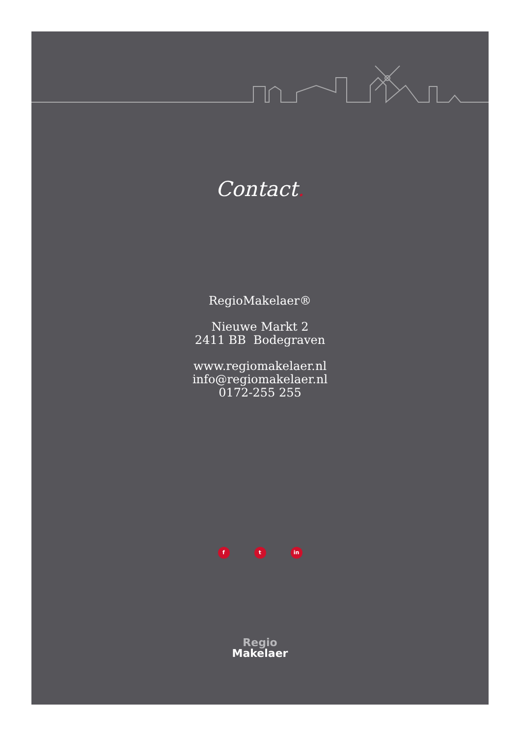Contact.
RegioMakelaer®
Nieuwe Markt 2
2411 BB Bodegraven
www.regiomakelaer.nl
info@regiomakelaer.nl
0172-255 255
f t in
Regio
Makelaer